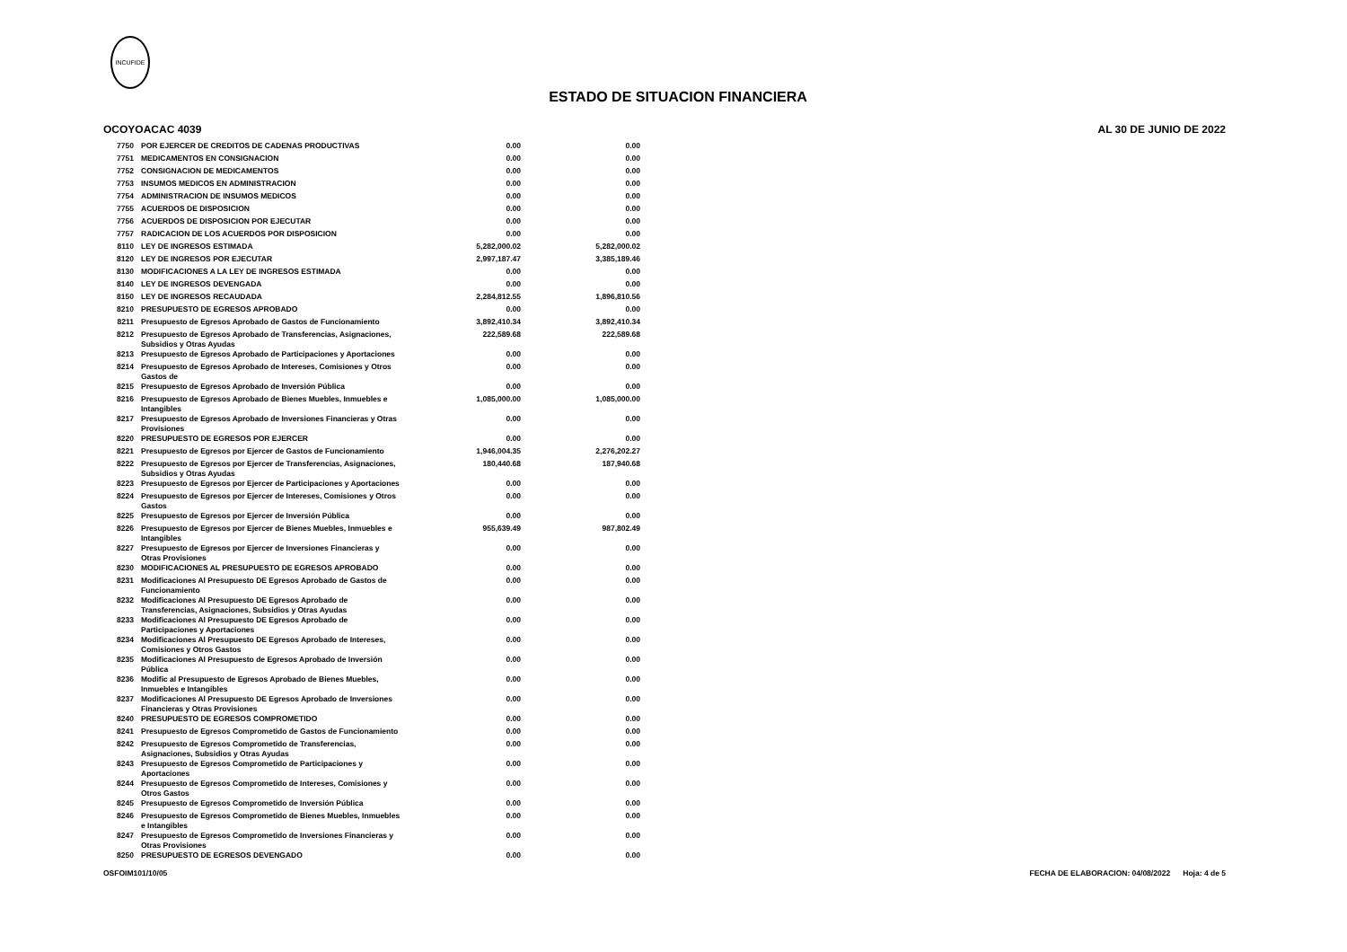INCUFIDE
ESTADO DE SITUACION FINANCIERA
OCOYOACAC 4039 AL 30 DE JUNIO DE 2022
| 7750 | POR EJERCER DE CREDITOS DE CADENAS PRODUCTIVAS | 0.00 | 0.00 |
| 7751 | MEDICAMENTOS EN CONSIGNACION | 0.00 | 0.00 |
| 7752 | CONSIGNACION DE MEDICAMENTOS | 0.00 | 0.00 |
| 7753 | INSUMOS MEDICOS EN ADMINISTRACION | 0.00 | 0.00 |
| 7754 | ADMINISTRACION DE INSUMOS MEDICOS | 0.00 | 0.00 |
| 7755 | ACUERDOS DE DISPOSICION | 0.00 | 0.00 |
| 7756 | ACUERDOS DE DISPOSICION POR EJECUTAR | 0.00 | 0.00 |
| 7757 | RADICACION DE LOS ACUERDOS POR DISPOSICION | 0.00 | 0.00 |
| 8110 | LEY DE INGRESOS ESTIMADA | 5,282,000.02 | 5,282,000.02 |
| 8120 | LEY DE INGRESOS POR EJECUTAR | 2,997,187.47 | 3,385,189.46 |
| 8130 | MODIFICACIONES A LA LEY DE INGRESOS ESTIMADA | 0.00 | 0.00 |
| 8140 | LEY DE INGRESOS DEVENGADA | 0.00 | 0.00 |
| 8150 | LEY DE INGRESOS RECAUDADA | 2,284,812.55 | 1,896,810.56 |
| 8210 | PRESUPUESTO DE EGRESOS APROBADO | 0.00 | 0.00 |
| 8211 | Presupuesto de Egresos Aprobado de Gastos de Funcionamiento | 3,892,410.34 | 3,892,410.34 |
| 8212 | Presupuesto de Egresos Aprobado de Transferencias, Asignaciones, Subsidios y Otras Ayudas | 222,589.68 | 222,589.68 |
| 8213 | Presupuesto de Egresos Aprobado de Participaciones y Aportaciones | 0.00 | 0.00 |
| 8214 | Presupuesto de Egresos Aprobado de Intereses, Comisiones y Otros Gastos de | 0.00 | 0.00 |
| 8215 | Presupuesto de Egresos Aprobado de Inversión Pública | 0.00 | 0.00 |
| 8216 | Presupuesto de Egresos Aprobado de Bienes Muebles, Inmuebles e Intangibles | 1,085,000.00 | 1,085,000.00 |
| 8217 | Presupuesto de Egresos Aprobado de Inversiones Financieras y Otras Provisiones | 0.00 | 0.00 |
| 8220 | PRESUPUESTO DE EGRESOS POR EJERCER | 0.00 | 0.00 |
| 8221 | Presupuesto de Egresos por Ejercer de Gastos de Funcionamiento | 1,946,004.35 | 2,276,202.27 |
| 8222 | Presupuesto de Egresos por Ejercer de Transferencias, Asignaciones, Subsidios y Otras Ayudas | 180,440.68 | 187,940.68 |
| 8223 | Presupuesto de Egresos por Ejercer de Participaciones y Aportaciones | 0.00 | 0.00 |
| 8224 | Presupuesto de Egresos por Ejercer de Intereses, Comisiones y Otros Gastos | 0.00 | 0.00 |
| 8225 | Presupuesto de Egresos por Ejercer de Inversión Pública | 0.00 | 0.00 |
| 8226 | Presupuesto de Egresos por Ejercer de Bienes Muebles, Inmuebles e Intangibles | 955,639.49 | 987,802.49 |
| 8227 | Presupuesto de Egresos por Ejercer de Inversiones Financieras y Otras Provisiones | 0.00 | 0.00 |
| 8230 | MODIFICACIONES AL PRESUPUESTO DE EGRESOS APROBADO | 0.00 | 0.00 |
| 8231 | Modificaciones Al Presupuesto DE Egresos Aprobado de Gastos de Funcionamiento | 0.00 | 0.00 |
| 8232 | Modificaciones Al Presupuesto DE Egresos Aprobado de Transferencias, Asignaciones, Subsidios y Otras Ayudas | 0.00 | 0.00 |
| 8233 | Modificaciones Al Presupuesto DE Egresos Aprobado de Participaciones y Aportaciones | 0.00 | 0.00 |
| 8234 | Modificaciones Al Presupuesto DE Egresos Aprobado de Intereses, Comisiones y Otros Gastos | 0.00 | 0.00 |
| 8235 | Modificaciones Al Presupuesto de Egresos Aprobado de Inversión Pública | 0.00 | 0.00 |
| 8236 | Modific al Presupuesto de Egresos Aprobado de Bienes Muebles, Inmuebles e Intangibles | 0.00 | 0.00 |
| 8237 | Modificaciones Al Presupuesto DE Egresos Aprobado de Inversiones Financieras y Otras Provisiones | 0.00 | 0.00 |
| 8240 | PRESUPUESTO DE EGRESOS COMPROMETIDO | 0.00 | 0.00 |
| 8241 | Presupuesto de Egresos Comprometido de Gastos de Funcionamiento | 0.00 | 0.00 |
| 8242 | Presupuesto de Egresos Comprometido de Transferencias, Asignaciones, Subsidios y Otras Ayudas | 0.00 | 0.00 |
| 8243 | Presupuesto de Egresos Comprometido de Participaciones y Aportaciones | 0.00 | 0.00 |
| 8244 | Presupuesto de Egresos Comprometido de Intereses, Comisiones y Otros Gastos | 0.00 | 0.00 |
| 8245 | Presupuesto de Egresos Comprometido de Inversión Pública | 0.00 | 0.00 |
| 8246 | Presupuesto de Egresos Comprometido de Bienes Muebles, Inmuebles e Intangibles | 0.00 | 0.00 |
| 8247 | Presupuesto de Egresos Comprometido de Inversiones Financieras y Otras Provisiones | 0.00 | 0.00 |
| 8250 | PRESUPUESTO DE EGRESOS DEVENGADO | 0.00 | 0.00 |
OSFOIM101/10/05 FECHA DE ELABORACION: 04/08/2022 Hoja: 4 de 5